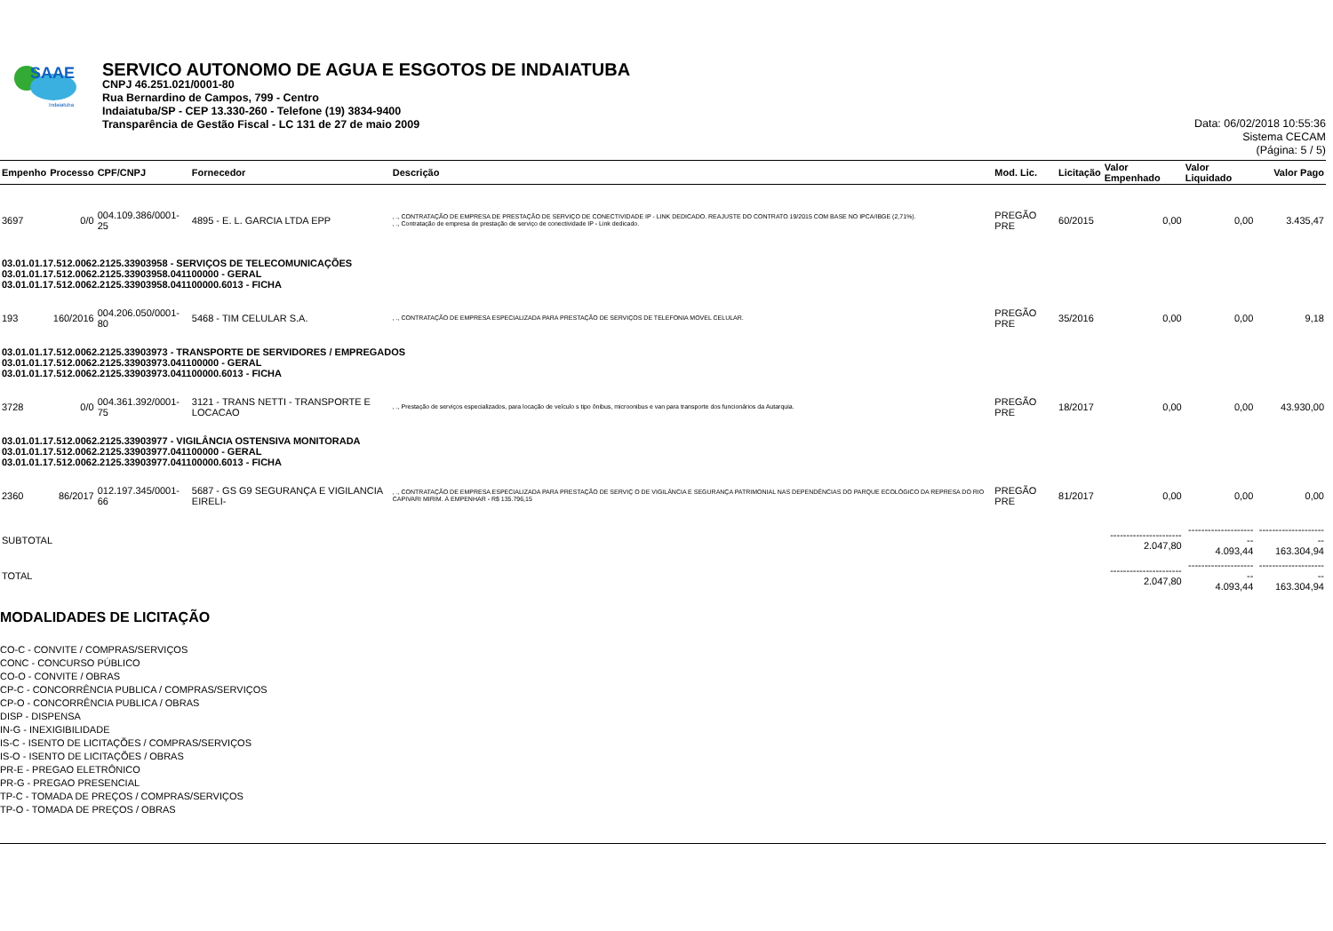SAAE
Indaiatuba
SERVICO AUTONOMO DE AGUA E ESGOTOS DE INDAIATUBA
CNPJ 46.251.021/0001-80
Rua Bernardino de Campos, 799 - Centro
Indaiatuba/SP - CEP 13.330-260 - Telefone (19) 3834-9400
Transparência de Gestão Fiscal - LC 131 de 27 de maio 2009
Data: 06/02/2018 10:55:36
Sistema CECAM
(Página: 5 / 5)
| Empenho | Processo | CPF/CNPJ | Fornecedor | Descrição | Mod. Lic. | Licitação | Valor Empenhado | Valor Liquidado | Valor Pago |
| --- | --- | --- | --- | --- | --- | --- | --- | --- | --- |
| 3697 | 0/0 | 004.109.386/0001-25 | 4895 - E. L. GARCIA LTDA EPP | , ., CONTRATAÇÃO DE EMPRESA DE PRESTAÇÃO DE SERVIÇO DE CONECTIVIDADE IP - LINK DEDICADO. REAJUSTE DO CONTRATO 19/2015 COM BASE NO IPCA/IBGE (2,71%). , ., Contratação de empresa de prestação de serviço de conectividade IP - Link dedicado. | PREGÃO PRE | 60/2015 | 0,00 | 0,00 | 3.435,47 |
| 03.01.01.17.512.0062.2125.33903958 - SERVIÇOS DE TELECOMUNICAÇÕES 03.01.01.17.512.0062.2125.33903958.041100000 - GERAL 03.01.01.17.512.0062.2125.33903958.041100000.6013 - FICHA | | | | | | | | | |
| 193 | 160/2016 | 004.206.050/0001-80 | 5468 - TIM CELULAR S.A. | , ., CONTRATAÇÃO DE EMPRESA ESPECIALIZADA PARA PRESTAÇÃO DE SERVIÇOS DE TELEFONIA MOVEL CELULAR. | PREGÃO PRE | 35/2016 | 0,00 | 0,00 | 9,18 |
| 03.01.01.17.512.0062.2125.33903973 - TRANSPORTE DE SERVIDORES / EMPREGADOS 03.01.01.17.512.0062.2125.33903973.041100000 - GERAL 03.01.01.17.512.0062.2125.33903973.041100000.6013 - FICHA | | | | | | | | | |
| 3728 | 0/0 | 004.361.392/0001-75 | 3121 - TRANS NETTI - TRANSPORTE E LOCACAO | , ., Prestação de serviços especializados, para locação de veículo s tipo ônibus, microonibus e van para transporte dos funcionários da Autarquia. | PREGÃO PRE | 18/2017 | 0,00 | 0,00 | 43.930,00 |
| 03.01.01.17.512.0062.2125.33903977 - VIGILÂNCIA OSTENSIVA MONITORADA 03.01.01.17.512.0062.2125.33903977.041100000 - GERAL 03.01.01.17.512.0062.2125.33903977.041100000.6013 - FICHA | | | | | | | | | |
| 2360 | 86/2017 | 012.197.345/0001-66 | 5687 - GS G9 SEGURANÇA E VIGILANCIA EIRELI- | , ., CONTRATAÇÃO DE EMPRESA ESPECIALIZADA PARA PRESTAÇÃO DE SERVIÇ O DE VIGILÂNCIA E SEGURANÇA PATRIMONIAL NAS DEPENDÊNCIAS DO PARQUE ECOLÓGICO DA REPRESA DO RIO CAPIVARI MIRIM. À EMPENHAR - R$ 135.796,15 | PREGÃO PRE | 81/2017 | 0,00 | 0,00 | 0,00 |
| SUBTOTAL | | | | | | | ---------------------- 2.047,80 | ---------------------- 4.093,44 | ---------------------- 163.304,94 |
| TOTAL | | | | | | | ---------------------- 2.047,80 | ---------------------- 4.093,44 | ---------------------- 163.304,94 |
MODALIDADES DE LICITAÇÃO
CO-C - CONVITE / COMPRAS/SERVIÇOS
CONC - CONCURSO PÚBLICO
CO-O - CONVITE / OBRAS
CP-C - CONCORRÊNCIA PUBLICA / COMPRAS/SERVIÇOS
CP-O - CONCORRÊNCIA PUBLICA / OBRAS
DISP - DISPENSA
IN-G - INEXIGIBILIDADE
IS-C - ISENTO DE LICITAÇÕES / COMPRAS/SERVIÇOS
IS-O - ISENTO DE LICITAÇÕES / OBRAS
PR-E - PREGAO ELETRÔNICO
PR-G - PREGAO PRESENCIAL
TP-C - TOMADA DE PREÇOS / COMPRAS/SERVIÇOS
TP-O - TOMADA DE PREÇOS / OBRAS